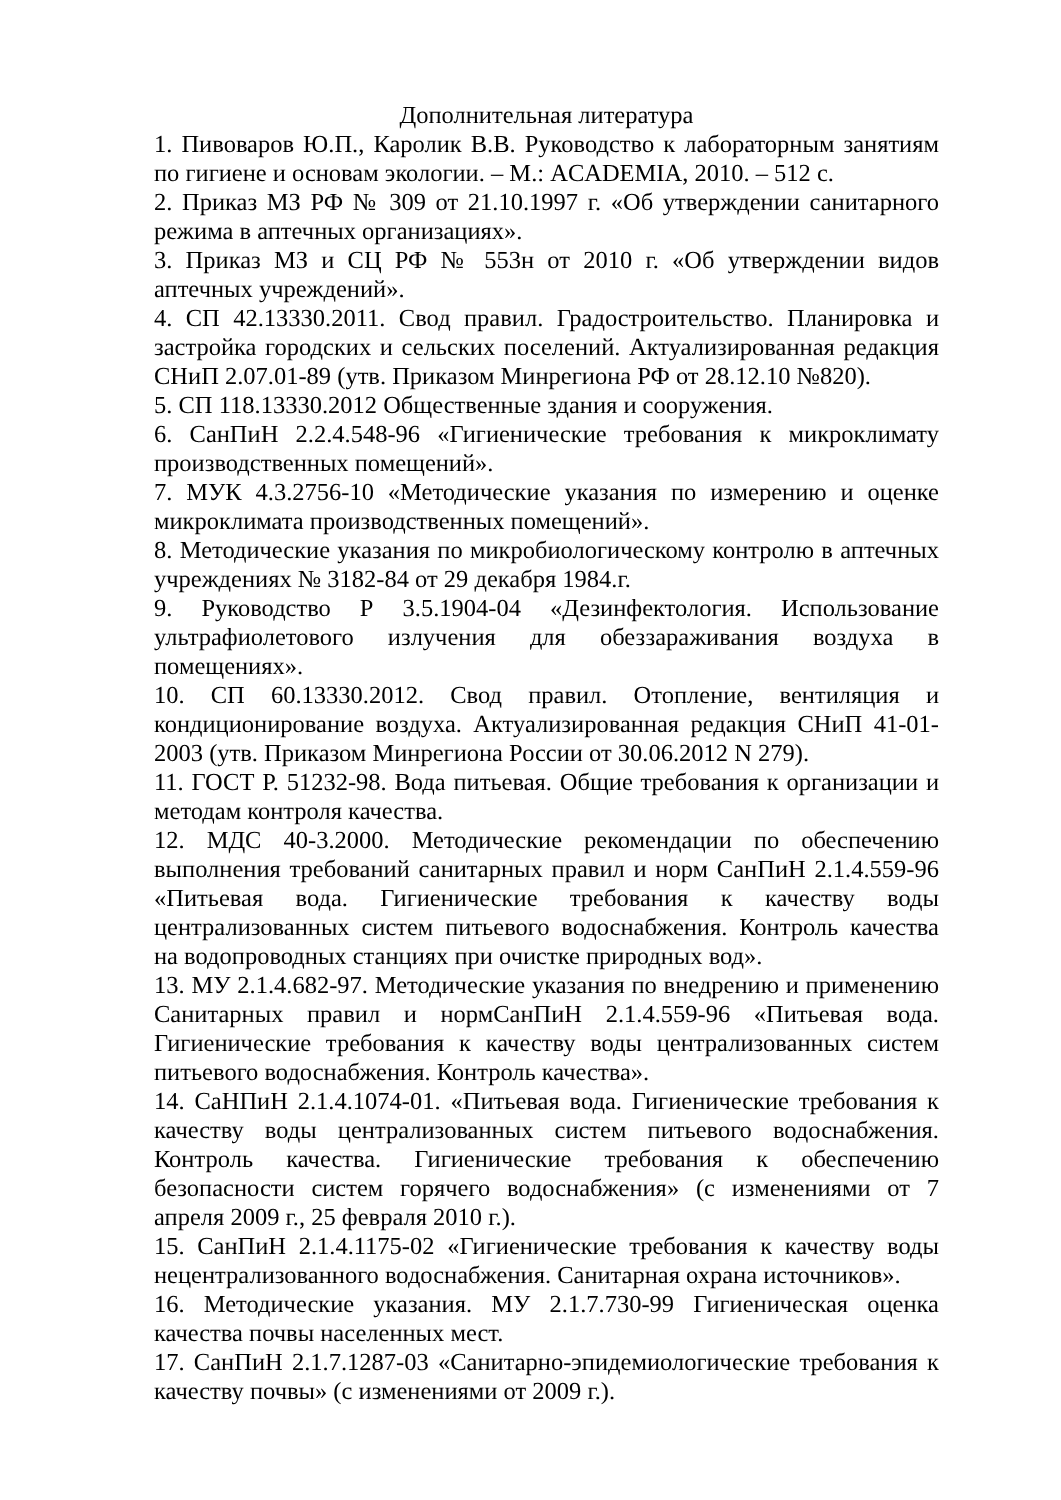Дополнительная литература
1. Пивоваров Ю.П., Каролик В.В. Руководство к лабораторным занятиям по гигиене и основам экологии. – М.: ACADEMIA, 2010. – 512 с.
2. Приказ МЗ РФ № 309 от 21.10.1997 г. «Об утверждении санитарного режима в аптечных организациях».
3. Приказ МЗ и СЦ РФ № 553н от 2010 г. «Об утверждении видов аптечных учреждений».
4. СП 42.13330.2011. Свод правил. Градостроительство. Планировка и застройка городских и сельских поселений. Актуализированная редакция СНиП 2.07.01-89 (утв. Приказом Минрегиона РФ от 28.12.10 №820).
5. СП 118.13330.2012 Общественные здания и сооружения.
6. СанПиН 2.2.4.548-96 «Гигиенические требования к микроклимату производственных помещений».
7. МУК 4.3.2756-10 «Методические указания по измерению и оценке микроклимата производственных помещений».
8. Методические указания по микробиологическому контролю в аптечных учреждениях № 3182-84 от 29 декабря 1984.г.
9. Руководство Р 3.5.1904-04 «Дезинфектология. Использование ультрафиолетового излучения для обеззараживания воздуха в помещениях».
10. СП 60.13330.2012. Свод правил. Отопление, вентиляция и кондиционирование воздуха. Актуализированная редакция СНиП 41-01-2003 (утв. Приказом Минрегиона России от 30.06.2012 N 279).
11. ГОСТ Р. 51232-98. Вода питьевая. Общие требования к организации и методам контроля качества.
12. МДС 40-3.2000. Методические рекомендации по обеспечению выполнения требований санитарных правил и норм СанПиН 2.1.4.559-96 «Питьевая вода. Гигиенические требования к качеству воды централизованных систем питьевого водоснабжения. Контроль качества на водопроводных станциях при очистке природных вод».
13. МУ 2.1.4.682-97. Методические указания по внедрению и применению Санитарных правил и нормСанПиН 2.1.4.559-96 «Питьевая вода. Гигиенические требования к качеству воды централизованных систем питьевого водоснабжения. Контроль качества».
14. СаНПиН 2.1.4.1074-01. «Питьевая вода. Гигиенические требования к качеству воды централизованных систем питьевого водоснабжения. Контроль качества. Гигиенические требования к обеспечению безопасности систем горячего водоснабжения» (с изменениями от 7 апреля 2009 г., 25 февраля 2010 г.).
15. СанПиН 2.1.4.1175-02 «Гигиенические требования к качеству воды нецентрализованного водоснабжения. Санитарная охрана источников».
16. Методические указания. МУ 2.1.7.730-99 Гигиеническая оценка качества почвы населенных мест.
17. СанПиН 2.1.7.1287-03 «Санитарно-эпидемиологические требования к качеству почвы» (с изменениями от 2009 г.).